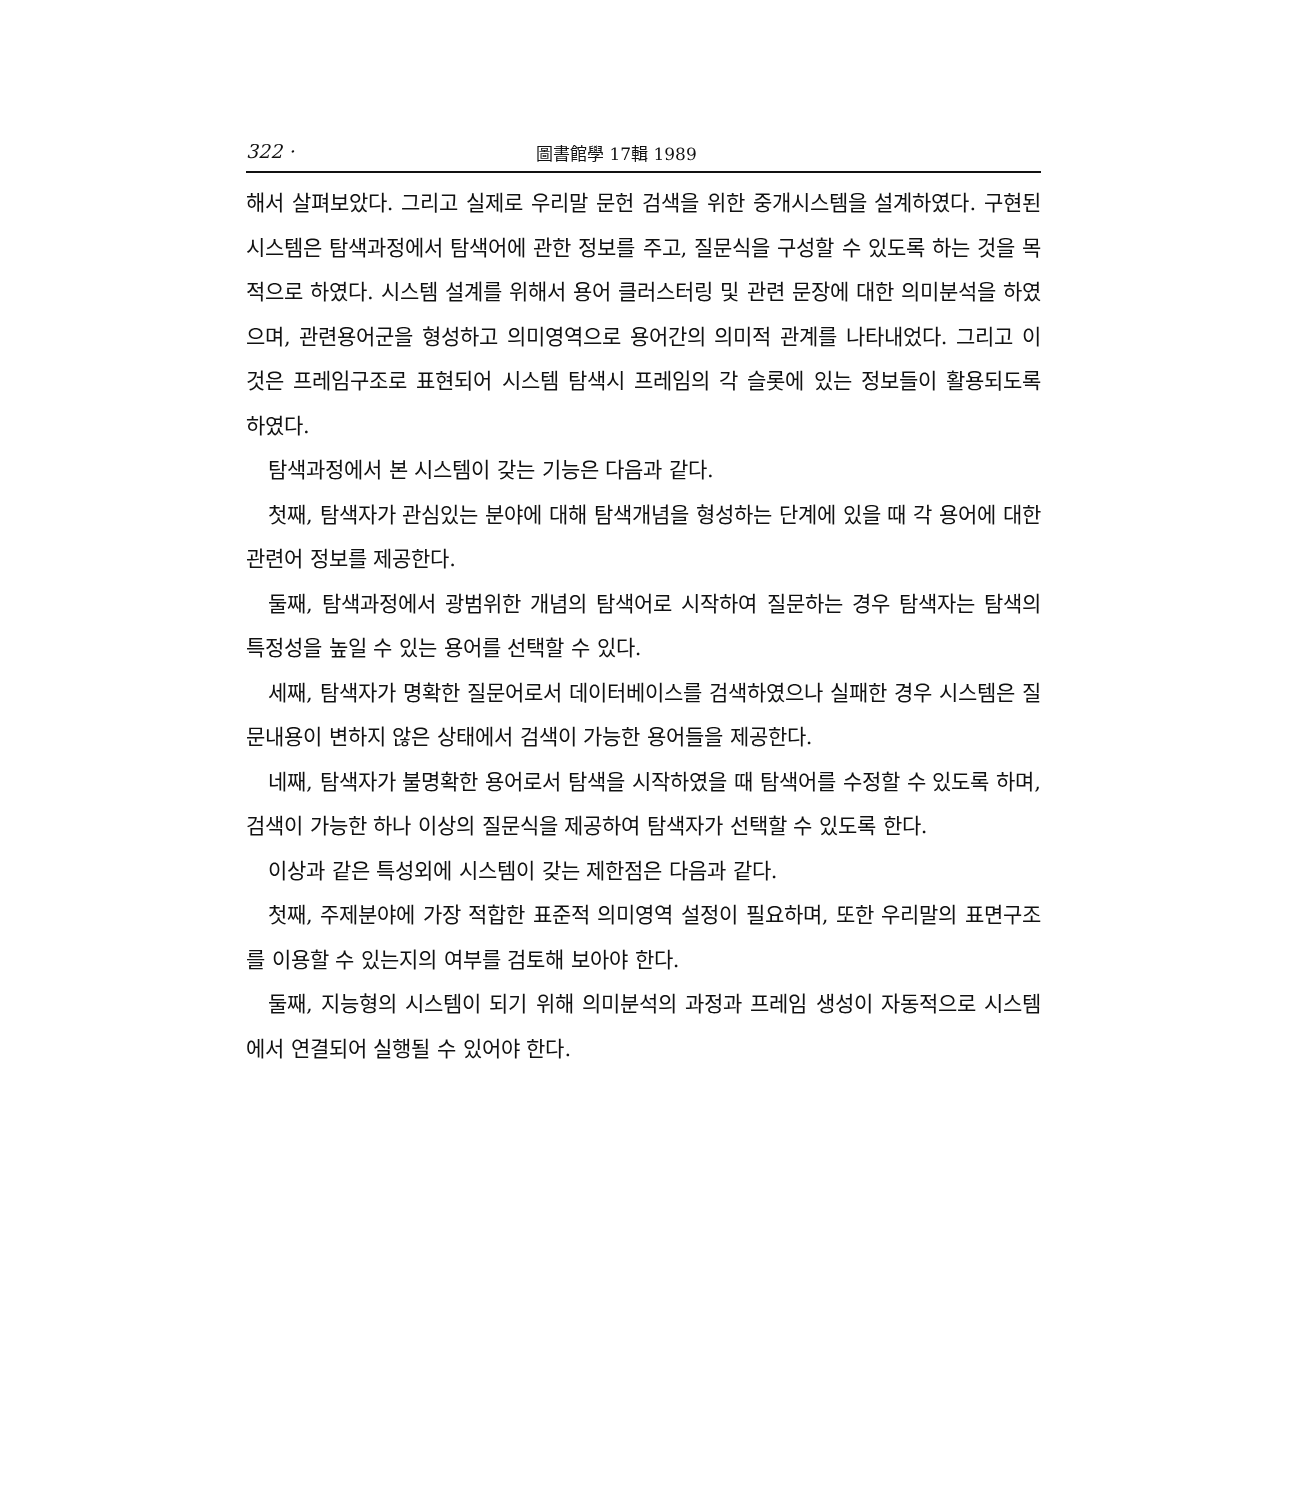322 · 圖書館學 17輯 1989
해서 살펴보았다. 그리고 실제로 우리말 문헌 검색을 위한 중개시스템을 설계하였다. 구현된 시스템은 탐색과정에서 탐색어에 관한 정보를 주고, 질문식을 구성할 수 있도록 하는 것을 목적으로 하였다. 시스템 설계를 위해서 용어 클러스터링 및 관련 문장에 대한 의미분석을 하였으며, 관련용어군을 형성하고 의미영역으로 용어간의 의미적 관계를 나타내었다. 그리고 이것은 프레임구조로 표현되어 시스템 탐색시 프레임의 각 슬롯에 있는 정보들이 활용되도록 하였다.
탐색과정에서 본 시스템이 갖는 기능은 다음과 같다.
첫째, 탐색자가 관심있는 분야에 대해 탐색개념을 형성하는 단계에 있을 때 각 용어에 대한 관련어 정보를 제공한다.
둘째, 탐색과정에서 광범위한 개념의 탐색어로 시작하여 질문하는 경우 탐색자는 탐색의 특정성을 높일 수 있는 용어를 선택할 수 있다.
세째, 탐색자가 명확한 질문어로서 데이터베이스를 검색하였으나 실패한 경우 시스템은 질문내용이 변하지 않은 상태에서 검색이 가능한 용어들을 제공한다.
네째, 탐색자가 불명확한 용어로서 탐색을 시작하였을 때 탐색어를 수정할 수 있도록 하며, 검색이 가능한 하나 이상의 질문식을 제공하여 탐색자가 선택할 수 있도록 한다.
이상과 같은 특성외에 시스템이 갖는 제한점은 다음과 같다.
첫째, 주제분야에 가장 적합한 표준적 의미영역 설정이 필요하며, 또한 우리말의 표면구조를 이용할 수 있는지의 여부를 검토해 보아야 한다.
둘째, 지능형의 시스템이 되기 위해 의미분석의 과정과 프레임 생성이 자동적으로 시스템에서 연결되어 실행될 수 있어야 한다.